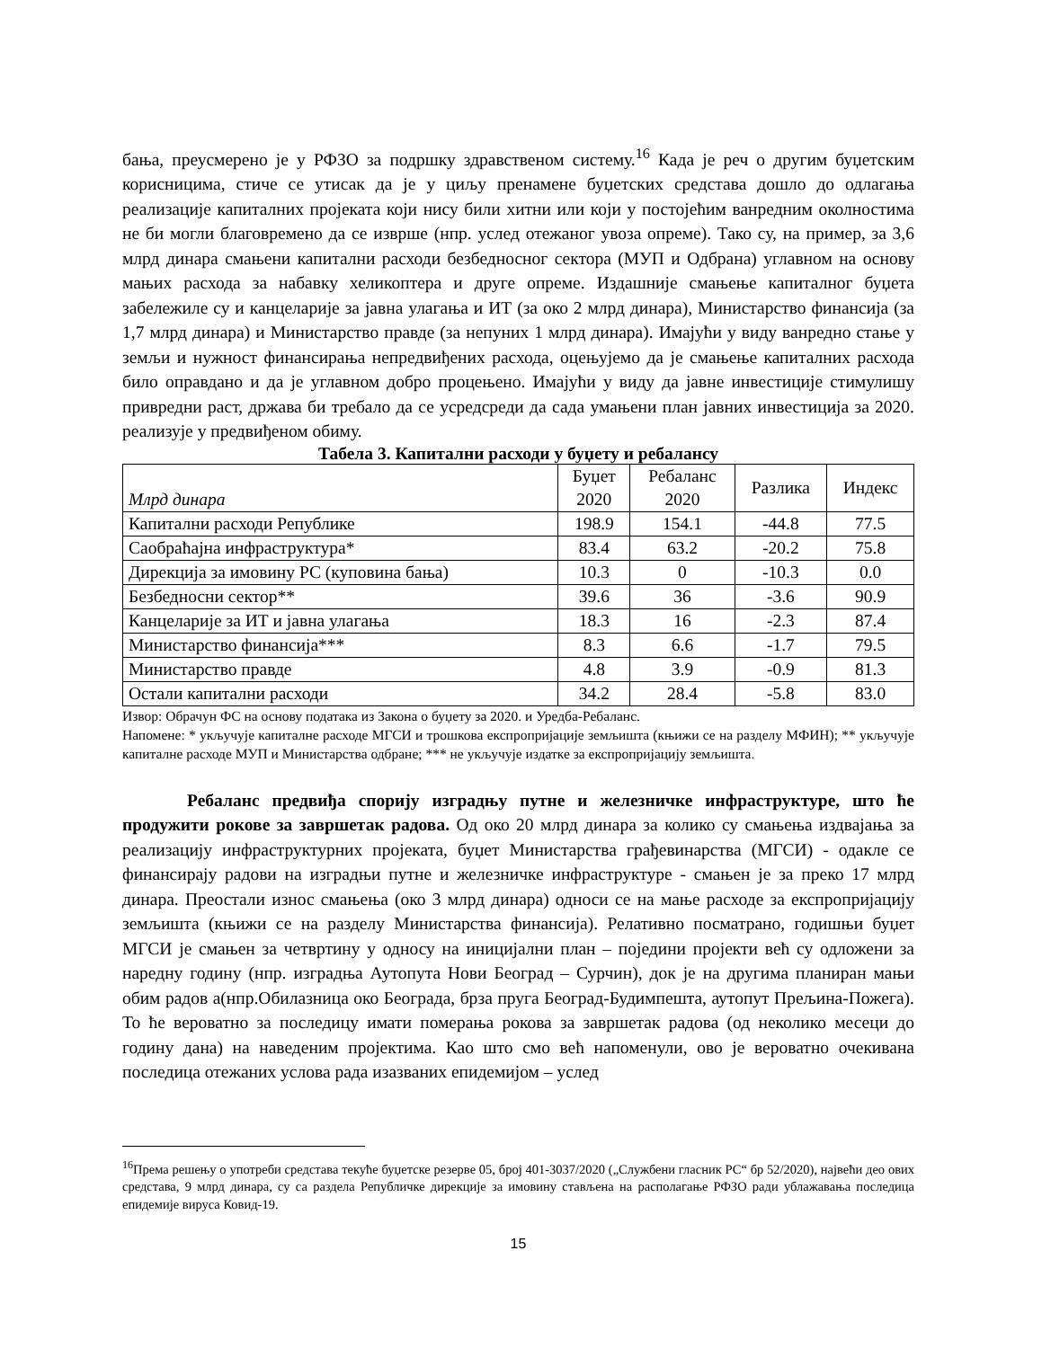бања, преусмерено је у РФЗО за подршку здравственом систему.<sup>16</sup> Када је реч о другим буџетским корисницима, стиче се утисак да је у циљу пренамене буџетских средстава дошло до одлагања реализације капиталних пројеката који нису били хитни или који у постојећим ванредним околностима не би могли благовремено да се изврше (нпр. услед отежаног увоза опреме). Тако су, на пример, за 3,6 млрд динара смањени капитални расходи безбедносног сектора (МУП и Одбрана) углавном на основу мањих расхода за набавку хеликоптера и друге опреме. Издашније смањење капиталног буџета забележиле су и канцеларије за јавна улагања и ИТ (за око 2 млрд динара), Министарство финансија (за 1,7 млрд динара) и Министарство правде (за непуних 1 млрд динара). Имајући у виду ванредно стање у земљи и нужност финансирања непредвиђених расхода, оцењујемо да је смањење капиталних расхода било оправдано и да је углавном добро процењено. Имајући у виду да јавне инвестиције стимулишу привредни раст, држава би требало да се усредсреди да сада умањени план јавних инвестиција за 2020. реализује у предвиђеном обиму.
Табела 3. Капитални расходи у буџету и ребалансу
| Млрд динара | Буџет 2020 | Ребаланс 2020 | Разлика | Индекс |
| --- | --- | --- | --- | --- |
| Капитални расходи Републике | 198.9 | 154.1 | -44.8 | 77.5 |
| Саобраћајна инфраструктура* | 83.4 | 63.2 | -20.2 | 75.8 |
| Дирекција за имовину РС (куповина бања) | 10.3 | 0 | -10.3 | 0.0 |
| Безбедносни сектор** | 39.6 | 36 | -3.6 | 90.9 |
| Канцеларије за ИТ и јавна улагања | 18.3 | 16 | -2.3 | 87.4 |
| Министарство финансија*** | 8.3 | 6.6 | -1.7 | 79.5 |
| Министарство правде | 4.8 | 3.9 | -0.9 | 81.3 |
| Остали капитални расходи | 34.2 | 28.4 | -5.8 | 83.0 |
Извор: Обрачун ФС на основу података из Закона о буџету за 2020. и Уредба-Ребаланс.
Напомене: * укључује капиталне расходе МГСИ и трошкова експропријације земљишта (књижи се на разделу МФИН); ** укључује капиталне расходе МУП и Министарства одбране; *** не укључује издатке за експропријацију земљишта.
Ребаланс предвиђа спорију изградњу путне и железничке инфраструктуре, што ће продужити рокове за завршетак радова. Од око 20 млрд динара за колико су смањења издвајања за реализацију инфраструктурних пројеката, буџет Министарства грађевинарства (МГСИ) - одакле се финансирају радови на изградњи путне и железничке инфраструктуре - смањен је за преко 17 млрд динара. Преостали износ смањења (око 3 млрд динара) односи се на мање расходе за експропријацију земљишта (књижи се на разделу Министарства финансија). Релативно посматрано, годишњи буџет МГСИ је смањен за четвртину у односу на иницијални план – поједини пројекти већ су одложени за наредну годину (нпр. изградња Аутопута Нови Београд – Сурчин), док је на другима планиран мањи обим радов а(нпр.Обилазница око Београда, брза пруга Београд-Будимпешта, аутопут Прељина-Пожега). То ће вероватно за последицу имати померања рокова за завршетак радова (од неколико месеци до годину дана) на наведеним пројектима. Као што смо већ напоменули, ово је вероватно очекивана последица отежаних услова рада изазваних епидемијом – услед
<sup>16</sup> Према решењу о употреби средстава текуће буџетске резерве 05, број 401-3037/2020 („Службени гласник РС“ бр 52/2020), највећи део ових средстава, 9 млрд динара, су са раздела Републичке дирекције за имовину стављена на располагање РФЗО ради ублажавања последица епидемије вируса Ковид-19.
15